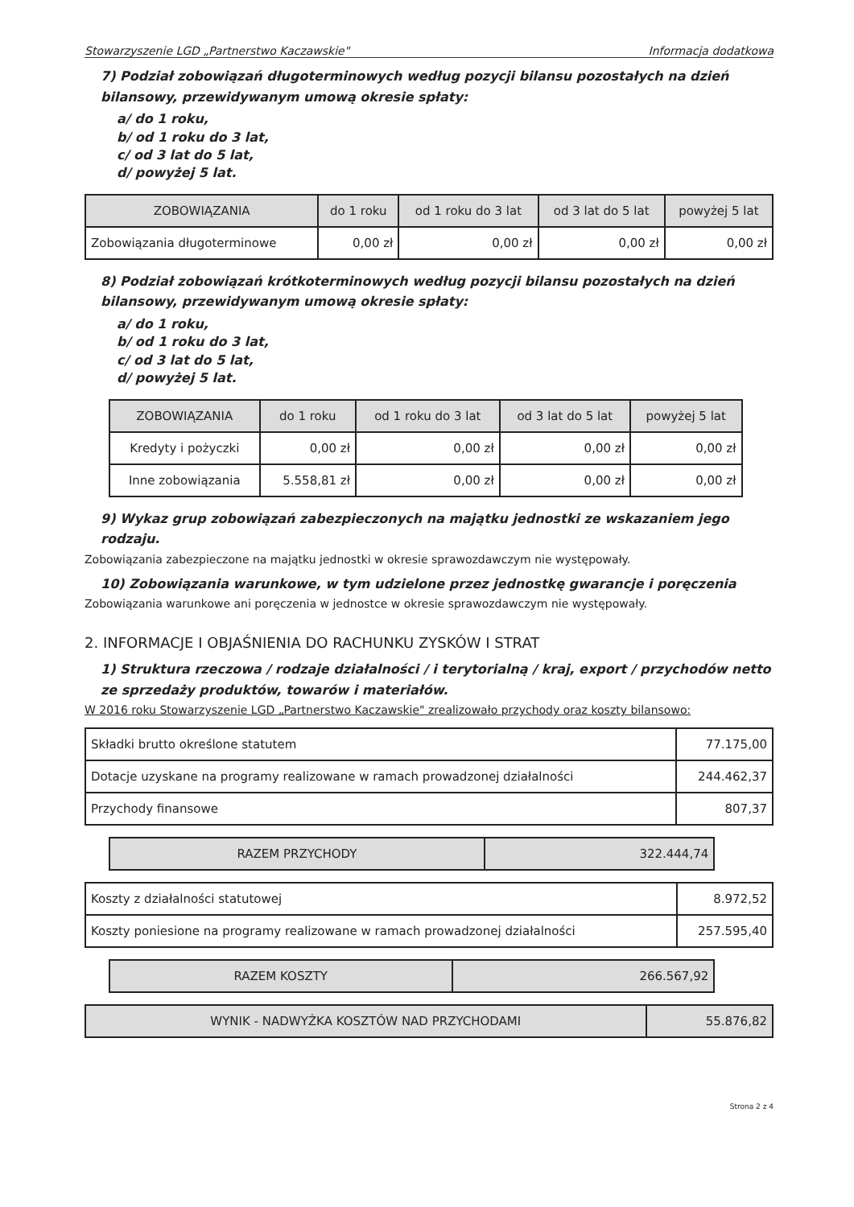Stowarzyszenie LGD „Partnerstwo Kaczawskie" Informacja dodatkowa
7) Podział zobowiązań długoterminowych według pozycji bilansu pozostałych na dzień bilansowy, przewidywanym umową okresie spłaty:
a/ do 1 roku,
b/ od 1 roku do 3 lat,
c/ od 3 lat do 5 lat,
d/ powyżej 5 lat.
| ZOBOWIĄZANIA | do 1 roku | od 1 roku do 3 lat | od 3 lat do 5 lat | powyżej 5 lat |
| --- | --- | --- | --- | --- |
| Zobowiązania długoterminowe | 0,00 zł | 0,00 zł | 0,00 zł | 0,00 zł |
8) Podział zobowiązań krótkoterminowych według pozycji bilansu pozostałych na dzień bilansowy, przewidywanym umową okresie spłaty:
a/ do 1 roku,
b/ od 1 roku do 3 lat,
c/ od 3 lat do 5 lat,
d/ powyżej 5 lat.
| ZOBOWIĄZANIA | do 1 roku | od 1 roku do 3 lat | od 3 lat do 5 lat | powyżej 5 lat |
| --- | --- | --- | --- | --- |
| Kredyty i pożyczki | 0,00 zł | 0,00 zł | 0,00 zł | 0,00 zł |
| Inne zobowiązania | 5.558,81 zł | 0,00 zł | 0,00 zł | 0,00 zł |
9) Wykaz grup zobowiązań zabezpieczonych na majątku jednostki ze wskazaniem jego rodzaju.
Zobowiązania zabezpieczone na majątku jednostki w okresie sprawozdawczym nie występowały.
10) Zobowiązania warunkowe, w tym udzielone przez jednostkę gwarancje i poręczenia
Zobowiązania warunkowe ani poręczenia w jednostce w okresie sprawozdawczym nie występowały.
2. INFORMACJE I OBJAŚNIENIA DO RACHUNKU ZYSKÓW I STRAT
1) Struktura rzeczowa / rodzaje działalności / i terytorialną / kraj, export / przychodów netto ze sprzedaży produktów, towarów i materiałów.
W 2016 roku Stowarzyszenie LGD „Partnerstwo Kaczawskie" zrealizowało przychody oraz koszty bilansowo:
| Składki brutto określone statutem | 77.175,00 |
| Dotacje uzyskane na programy realizowane w ramach prowadzonej działalności | 244.462,37 |
| Przychody finansowe | 807,37 |
| RAZEM PRZYCHODY | 322.444,74 |
| Koszty z działalności statutowej | 8.972,52 |
| Koszty poniesione na programy realizowane w ramach prowadzonej działalności | 257.595,40 |
| RAZEM KOSZTY | 266.567,92 |
| WYNIK - NADWYŻKA KOSZTÓW NAD PRZYCHODAMI | 55.876,82 |
Strona 2 z 4